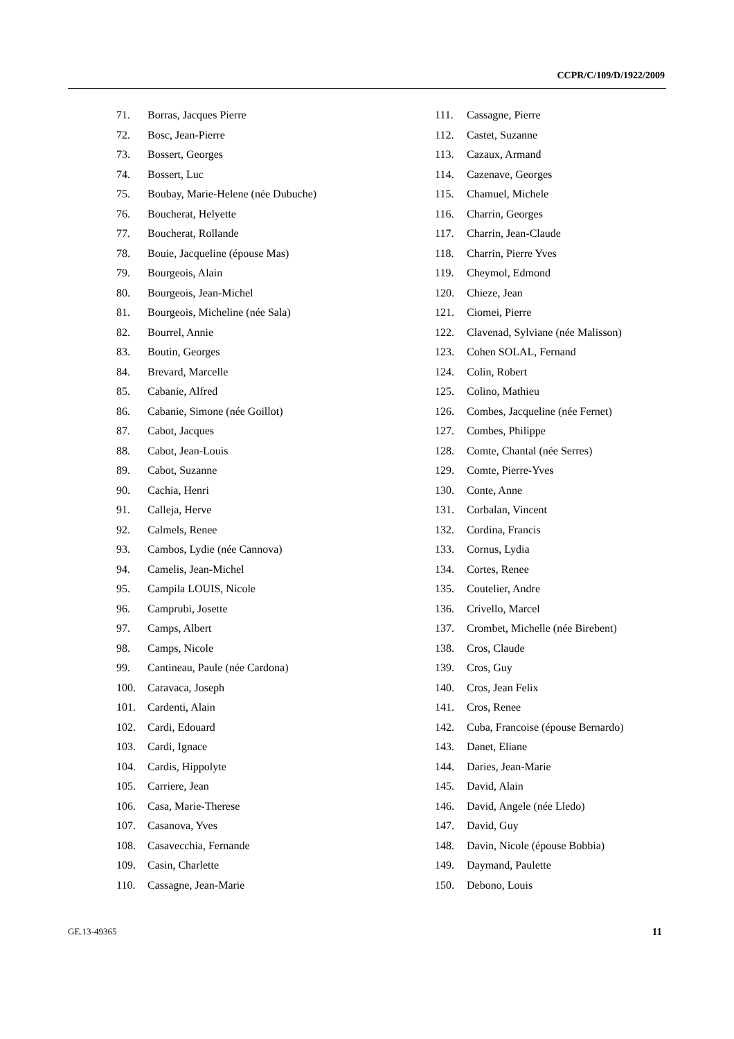CCPR/C/109/D/1922/2009
71. Borras, Jacques Pierre
72. Bosc, Jean-Pierre
73. Bossert, Georges
74. Bossert, Luc
75. Boubay, Marie-Helene (née Dubuche)
76. Boucherat, Helyette
77. Boucherat, Rollande
78. Bouie, Jacqueline (épouse Mas)
79. Bourgeois, Alain
80. Bourgeois, Jean-Michel
81. Bourgeois, Micheline (née Sala)
82. Bourrel, Annie
83. Boutin, Georges
84. Brevard, Marcelle
85. Cabanie, Alfred
86. Cabanie, Simone (née Goillot)
87. Cabot, Jacques
88. Cabot, Jean-Louis
89. Cabot, Suzanne
90. Cachia, Henri
91. Calleja, Herve
92. Calmels, Renee
93. Cambos, Lydie (née Cannova)
94. Camelis, Jean-Michel
95. Campila LOUIS, Nicole
96. Camprubi, Josette
97. Camps, Albert
98. Camps, Nicole
99. Cantineau, Paule (née Cardona)
100. Caravaca, Joseph
101. Cardenti, Alain
102. Cardi, Edouard
103. Cardi, Ignace
104. Cardis, Hippolyte
105. Carriere, Jean
106. Casa, Marie-Therese
107. Casanova, Yves
108. Casavecchia, Fernande
109. Casin, Charlette
110. Cassagne, Jean-Marie
111. Cassagne, Pierre
112. Castet, Suzanne
113. Cazaux, Armand
114. Cazenave, Georges
115. Chamuel, Michele
116. Charrin, Georges
117. Charrin, Jean-Claude
118. Charrin, Pierre Yves
119. Cheymol, Edmond
120. Chieze, Jean
121. Ciomei, Pierre
122. Clavenad, Sylviane (née Malisson)
123. Cohen SOLAL, Fernand
124. Colin, Robert
125. Colino, Mathieu
126. Combes, Jacqueline (née Fernet)
127. Combes, Philippe
128. Comte, Chantal (née Serres)
129. Comte, Pierre-Yves
130. Conte, Anne
131. Corbalan, Vincent
132. Cordina, Francis
133. Cornus, Lydia
134. Cortes, Renee
135. Coutelier, Andre
136. Crivello, Marcel
137. Crombet, Michelle (née Birebent)
138. Cros, Claude
139. Cros, Guy
140. Cros, Jean Felix
141. Cros, Renee
142. Cuba, Francoise (épouse Bernardo)
143. Danet, Eliane
144. Daries, Jean-Marie
145. David, Alain
146. David, Angele (née Lledo)
147. David, Guy
148. Davin, Nicole (épouse Bobbia)
149. Daymand, Paulette
150. Debono, Louis
GE.13-49365 11